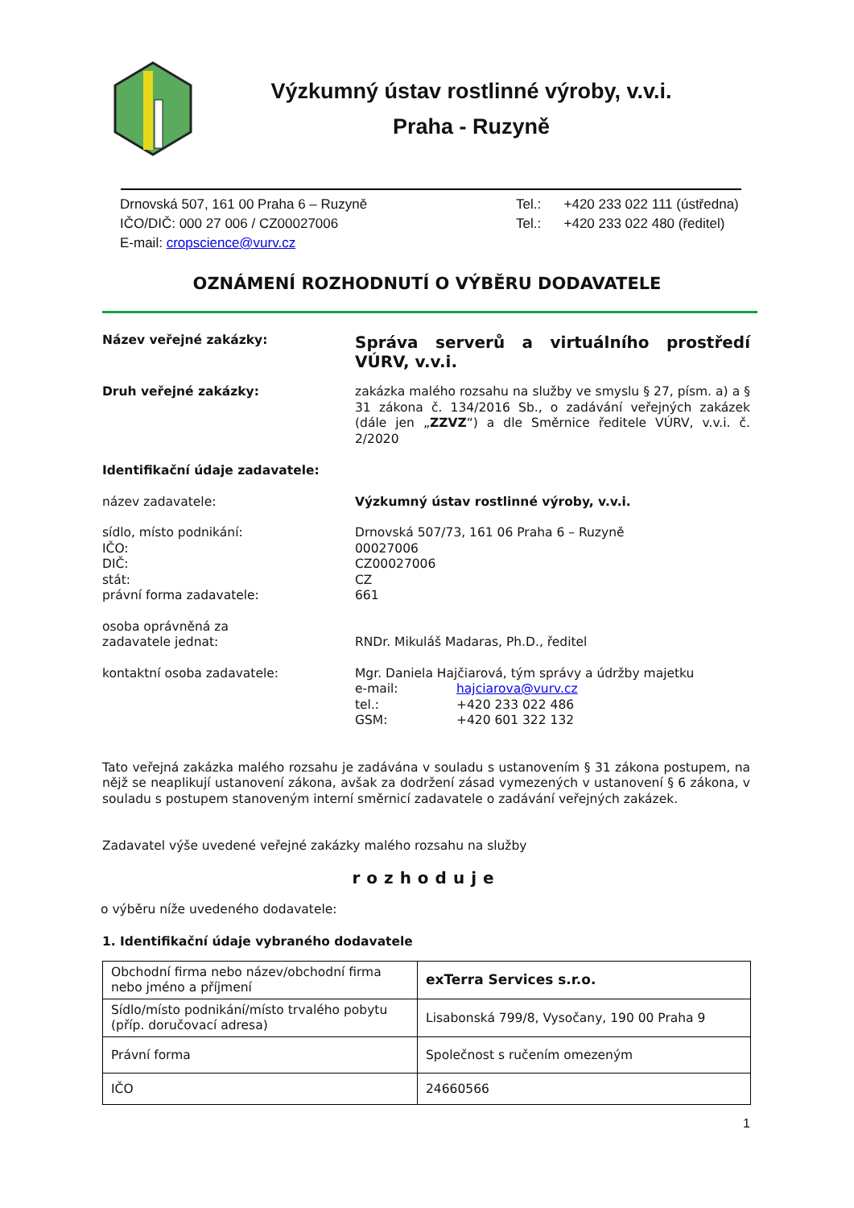Výzkumný ústav rostlinné výroby, v.v.i.
Praha - Ruzyně
Drnovská 507, 161 00 Praha 6 – Ruzyně
IČO/DIČ: 000 27 006 / CZ00027006
E-mail: cropscience@vurv.cz
Tel.: +420 233 022 111 (ústředna)
Tel.: +420 233 022 480 (ředitel)
OZNÁMENÍ ROZHODNUTÍ O VÝBĚRU DODAVATELE
Název veřejné zakázky:
Správa serverů a virtuálního prostředí VÚRV, v.v.i.
Druh veřejné zakázky: zakázka malého rozsahu na služby ve smyslu § 27, písm. a) a § 31 zákona č. 134/2016 Sb., o zadávání veřejných zakázek (dále jen „ZZVZ“) a dle Směrnice ředitele VÚRV, v.v.i. č. 2/2020
Identifikační údaje zadavatele:
název zadavatele: Výzkumný ústav rostlinné výroby, v.v.i.
sídlo, místo podnikání:
IČO:
DIČ:
stát:
právní forma zadavatele:
Drnovská 507/73, 161 06 Praha 6 – Ruzyně
00027006
CZ00027006
CZ
661
osoba oprávněná za
zadavatele jednat:
RNDr. Mikuláš Madaras, Ph.D., ředitel
kontaktní osoba zadavatele: Mgr. Daniela Hajčiarová, tým správy a údržby majetku
e-mail: hajciarova@vurv.cz
tel.: +420 233 022 486
GSM: +420 601 322 132
Tato veřejná zakázka malého rozsahu je zadávána v souladu s ustanovením § 31 zákona postupem, na nějž se neaplikují ustanovení zákona, avšak za dodržení zásad vymezených v ustanovení § 6 zákona, v souladu s postupem stanoveným interní směrnicí zadavatele o zadávání veřejných zakázek.
Zadavatel výše uvedené veřejné zakázky malého rozsahu na služby
rozhoduje
o výběru níže uvedeného dodavatele:
1. Identifikační údaje vybraného dodavatele
| Obchodní firma nebo název/obchodní firma nebo jméno a příjmení | exTerra Services s.r.o. |
| Sídlo/místo podnikání/místo trvalého pobytu (příp. doručovací adresa) | Lisabonská 799/8, Vysočany, 190 00 Praha 9 |
| Právní forma | Společnost s ručením omezeným |
| IČO | 24660566 |
1